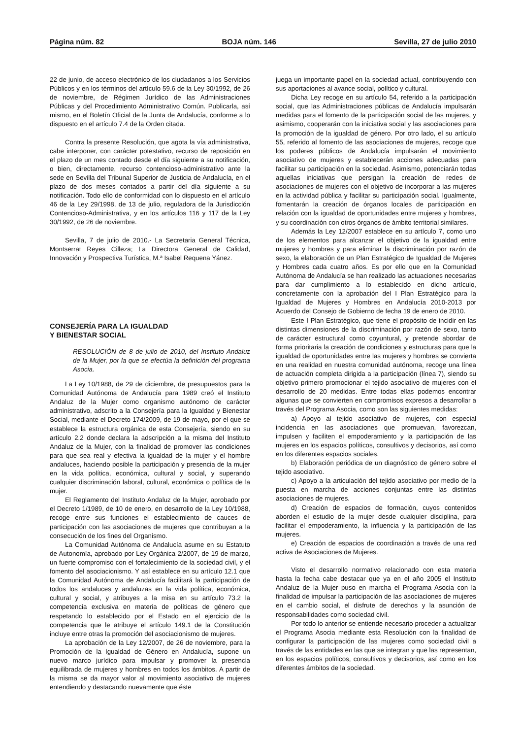Página núm. 82 BOJA núm. 146 Sevilla, 27 de julio 2010
22 de junio, de acceso electrónico de los ciudadanos a los Servicios Públicos y en los términos del artículo 59.6 de la Ley 30/1992, de 26 de noviembre, de Régimen Jurídico de las Administraciones Públicas y del Procedimiento Administrativo Común. Publicarla, así mismo, en el Boletín Oficial de la Junta de Andalucía, conforme a lo dispuesto en el artículo 7.4 de la Orden citada.
Contra la presente Resolución, que agota la vía administrativa, cabe interponer, con carácter potestativo, recurso de reposición en el plazo de un mes contado desde el día siguiente a su notificación, o bien, directamente, recurso contencioso-administrativo ante la sede en Sevilla del Tribunal Superior de Justicia de Andalucía, en el plazo de dos meses contados a partir del día siguiente a su notificación. Todo ello de conformidad con lo dispuesto en el artículo 46 de la Ley 29/1998, de 13 de julio, reguladora de la Jurisdicción Contencioso-Administrativa, y en los artículos 116 y 117 de la Ley 30/1992, de 26 de noviembre.
Sevilla, 7 de julio de 2010.- La Secretaria General Técnica, Montserrat Reyes Cilleza; La Directora General de Calidad, Innovación y Prospectiva Turística, M.ª Isabel Requena Yánez.
CONSEJERÍA PARA LA IGUALDAD
Y BIENESTAR SOCIAL
RESOLUCIÓN de 8 de julio de 2010, del Instituto Andaluz de la Mujer, por la que se efectúa la definición del programa Asocia.
La Ley 10/1988, de 29 de diciembre, de presupuestos para la Comunidad Autónoma de Andalucía para 1989 creó el Instituto Andaluz de la Mujer como organismo autónomo de carácter administrativo, adscrito a la Consejería para la Igualdad y Bienestar Social, mediante el Decreto 174/2009, de 19 de mayo, por el que se establece la estructura orgánica de esta Consejería, siendo en su artículo 2.2 donde declara la adscripción a la misma del Instituto Andaluz de la Mujer, con la finalidad de promover las condiciones para que sea real y efectiva la igualdad de la mujer y el hombre andaluces, haciendo posible la participación y presencia de la mujer en la vida política, económica, cultural y social, y superando cualquier discriminación laboral, cultural, económica o política de la mujer.
El Reglamento del Instituto Andaluz de la Mujer, aprobado por el Decreto 1/1989, de 10 de enero, en desarrollo de la Ley 10/1988, recoge entre sus funciones el establecimiento de cauces de participación con las asociaciones de mujeres que contribuyan a la consecución de los fines del Organismo.
La Comunidad Autónoma de Andalucía asume en su Estatuto de Autonomía, aprobado por Ley Orgánica 2/2007, de 19 de marzo, un fuerte compromiso con el fortalecimiento de la sociedad civil, y el fomento del asociacionismo. Y así establece en su artículo 12.1 que la Comunidad Autónoma de Andalucía facilitará la participación de todos los andaluces y andaluzas en la vida política, económica, cultural y social, y atribuyes a la misa en su artículo 73.2 la competencia exclusiva en materia de políticas de género que respetando lo establecido por el Estado en el ejercicio de la competencia que le atribuye el artículo 149.1 de la Constitución incluye entre otras la promoción del asociacionismo de mujeres.
La aprobación de la Ley 12/2007, de 26 de noviembre, para la Promoción de la Igualdad de Género en Andalucía, supone un nuevo marco jurídico para impulsar y promover la presencia equilibrada de mujeres y hombres en todos los ámbitos. A partir de la misma se da mayor valor al movimiento asociativo de mujeres entendiendo y destacando nuevamente que éste
juega un importante papel en la sociedad actual, contribuyendo con sus aportaciones al avance social, político y cultural.
Dicha Ley recoge en su artículo 54, referido a la participación social, que las Administraciones públicas de Andalucía impulsarán medidas para el fomento de la participación social de las mujeres, y asimismo, cooperarán con la iniciativa social y las asociaciones para la promoción de la igualdad de género. Por otro lado, el su artículo 55, referido al fomento de las asociaciones de mujeres, recoge que los poderes públicos de Andalucía impulsarán el movimiento asociativo de mujeres y establecerán acciones adecuadas para facilitar su participación en la sociedad. Asimismo, potenciarán todas aquellas iniciativas que persigan la creación de redes de asociaciones de mujeres con el objetivo de incorporar a las mujeres en la actividad pública y facilitar su participación social. Igualmente, fomentarán la creación de órganos locales de participación en relación con la igualdad de oportunidades entre mujeres y hombres, y su coordinación con otros órganos de ámbito territorial similares.
Además la Ley 12/2007 establece en su artículo 7, como uno de los elementos para alcanzar el objetivo de la igualdad entre mujeres y hombres y para eliminar la discriminación por razón de sexo, la elaboración de un Plan Estratégico de Igualdad de Mujeres y Hombres cada cuatro años. Es por ello que en la Comunidad Autónoma de Andalucía se han realizado las actuaciones necesarias para dar cumplimiento a lo establecido en dicho artículo, concretamente con la aprobación del I Plan Estratégico para la Igualdad de Mujeres y Hombres en Andalucía 2010-2013 por Acuerdo del Consejo de Gobierno de fecha 19 de enero de 2010.
Este I Plan Estratégico, que tiene el propósito de incidir en las distintas dimensiones de la discriminación por razón de sexo, tanto de carácter estructural como coyuntural, y pretende abordar de forma prioritaria la creación de condiciones y estructuras para que la igualdad de oportunidades entre las mujeres y hombres se convierta en una realidad en nuestra comunidad autónoma, recoge una línea de actuación completa dirigida a la participación (línea 7), siendo su objetivo primero promocionar el tejido asociativo de mujeres con el desarrollo de 20 medidas. Entre todas ellas podemos encontrar algunas que se convierten en compromisos expresos a desarrollar a través del Programa Asocia, como son las siguientes medidas:
a) Apoyo al tejido asociativo de mujeres, con especial incidencia en las asociaciones que promuevan, favorezcan, impulsen y faciliten el empoderamiento y la participación de las mujeres en los espacios políticos, consultivos y decisorios, así como en los diferentes espacios sociales.
b) Elaboración periódica de un diagnóstico de género sobre el tejido asociativo.
c) Apoyo a la articulación del tejido asociativo por medio de la puesta en marcha de acciones conjuntas entre las distintas asociaciones de mujeres.
d) Creación de espacios de formación, cuyos contenidos aborden el estudio de la mujer desde cualquier disciplina, para facilitar el empoderamiento, la influencia y la participación de las mujeres.
e) Creación de espacios de coordinación a través de una red activa de Asociaciones de Mujeres.
Visto el desarrollo normativo relacionado con esta materia hasta la fecha cabe destacar que ya en el año 2005 el Instituto Andaluz de la Mujer puso en marcha el Programa Asocia con la finalidad de impulsar la participación de las asociaciones de mujeres en el cambio social, el disfrute de derechos y la asunción de responsabilidades como sociedad civil.
Por todo lo anterior se entiende necesario proceder a actualizar el Programa Asocia mediante esta Resolución con la finalidad de configurar la participación de las mujeres como sociedad civil a través de las entidades en las que se integran y que las representan, en los espacios políticos, consultivos y decisorios, así como en los diferentes ámbitos de la sociedad.